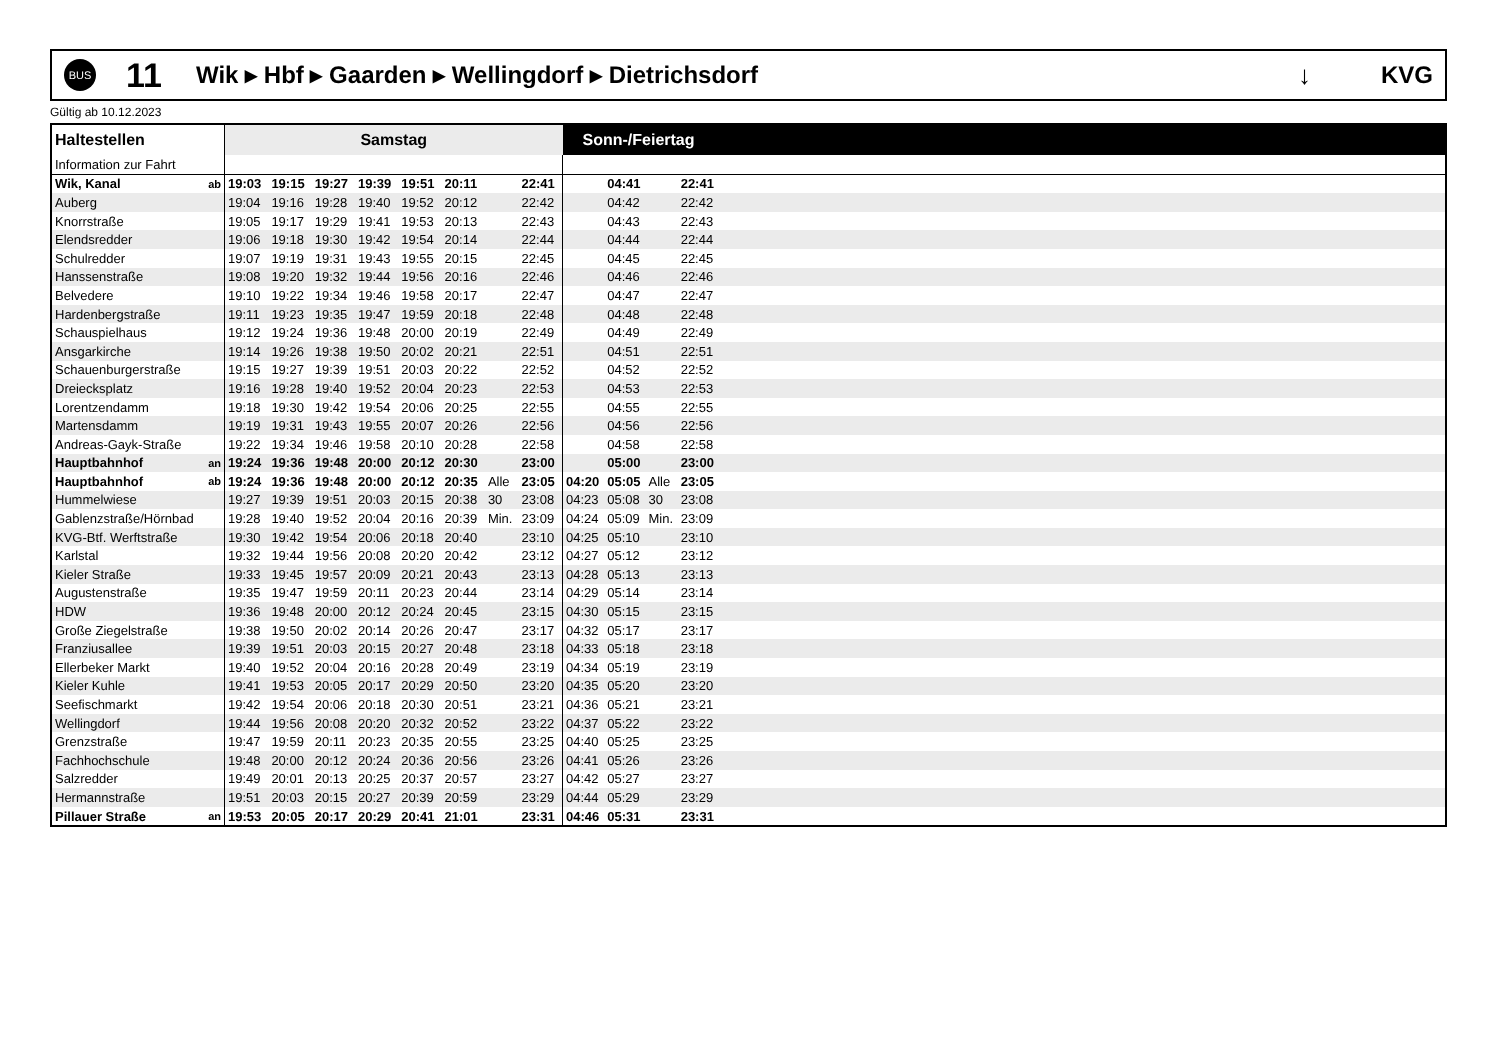BUS
11
Wik ▸ Hbf ▸ Gaarden ▸ Wellingdorf ▸ Dietrichsdorf
↓ KVG
Gültig ab 10.12.2023
| Haltestellen | | Samstag | | | | | | | | Sonn-/Feiertag | | | | |
| --- | --- | --- | --- | --- | --- | --- | --- | --- | --- | --- | --- | --- | --- | --- |
| Information zur Fahrt | | | | | | | | | | | | | | |
| Wik, Kanal | ab | 19:03 | 19:15 | 19:27 | 19:39 | 19:51 | 20:11 | | 22:41 | | 04:41 | | 22:41 | |
| Auberg | | 19:04 | 19:16 | 19:28 | 19:40 | 19:52 | 20:12 | | 22:42 | | 04:42 | | 22:42 | |
| Knorrstraße | | 19:05 | 19:17 | 19:29 | 19:41 | 19:53 | 20:13 | | 22:43 | | 04:43 | | 22:43 | |
| Elendsredder | | 19:06 | 19:18 | 19:30 | 19:42 | 19:54 | 20:14 | | 22:44 | | 04:44 | | 22:44 | |
| Schulredder | | 19:07 | 19:19 | 19:31 | 19:43 | 19:55 | 20:15 | | 22:45 | | 04:45 | | 22:45 | |
| Hanssenstraße | | 19:08 | 19:20 | 19:32 | 19:44 | 19:56 | 20:16 | | 22:46 | | 04:46 | | 22:46 | |
| Belvedere | | 19:10 | 19:22 | 19:34 | 19:46 | 19:58 | 20:17 | | 22:47 | | 04:47 | | 22:47 | |
| Hardenbergstraße | | 19:11 | 19:23 | 19:35 | 19:47 | 19:59 | 20:18 | | 22:48 | | 04:48 | | 22:48 | |
| Schauspielhaus | | 19:12 | 19:24 | 19:36 | 19:48 | 20:00 | 20:19 | | 22:49 | | 04:49 | | 22:49 | |
| Ansgarkirche | | 19:14 | 19:26 | 19:38 | 19:50 | 20:02 | 20:21 | | 22:51 | | 04:51 | | 22:51 | |
| Schauenburgerstraße | | 19:15 | 19:27 | 19:39 | 19:51 | 20:03 | 20:22 | | 22:52 | | 04:52 | | 22:52 | |
| Dreiecksplatz | | 19:16 | 19:28 | 19:40 | 19:52 | 20:04 | 20:23 | | 22:53 | | 04:53 | | 22:53 | |
| Lorentzendamm | | 19:18 | 19:30 | 19:42 | 19:54 | 20:06 | 20:25 | | 22:55 | | 04:55 | | 22:55 | |
| Martensdamm | | 19:19 | 19:31 | 19:43 | 19:55 | 20:07 | 20:26 | | 22:56 | | 04:56 | | 22:56 | |
| Andreas-Gayk-Straße | | 19:22 | 19:34 | 19:46 | 19:58 | 20:10 | 20:28 | | 22:58 | | 04:58 | | 22:58 | |
| Hauptbahnhof | an | 19:24 | 19:36 | 19:48 | 20:00 | 20:12 | 20:30 | | 23:00 | | 05:00 | | 23:00 | |
| Hauptbahnhof | ab | 19:24 | 19:36 | 19:48 | 20:00 | 20:12 | 20:35 | Alle | 23:05 | 04:20 | 05:05 | Alle | 23:05 | |
| Hummelwiese | | 19:27 | 19:39 | 19:51 | 20:03 | 20:15 | 20:38 | 30 | 23:08 | 04:23 | 05:08 | 30 | 23:08 | |
| Gablenzstraße/Hörnbad | | 19:28 | 19:40 | 19:52 | 20:04 | 20:16 | 20:39 | Min. | 23:09 | 04:24 | 05:09 | Min. | 23:09 | |
| KVG-Btf. Werftstraße | | 19:30 | 19:42 | 19:54 | 20:06 | 20:18 | 20:40 | | 23:10 | 04:25 | 05:10 | | 23:10 | |
| Karlstal | | 19:32 | 19:44 | 19:56 | 20:08 | 20:20 | 20:42 | | 23:12 | 04:27 | 05:12 | | 23:12 | |
| Kieler Straße | | 19:33 | 19:45 | 19:57 | 20:09 | 20:21 | 20:43 | | 23:13 | 04:28 | 05:13 | | 23:13 | |
| Augustenstraße | | 19:35 | 19:47 | 19:59 | 20:11 | 20:23 | 20:44 | | 23:14 | 04:29 | 05:14 | | 23:14 | |
| HDW | | 19:36 | 19:48 | 20:00 | 20:12 | 20:24 | 20:45 | | 23:15 | 04:30 | 05:15 | | 23:15 | |
| Große Ziegelstraße | | 19:38 | 19:50 | 20:02 | 20:14 | 20:26 | 20:47 | | 23:17 | 04:32 | 05:17 | | 23:17 | |
| Franziusallee | | 19:39 | 19:51 | 20:03 | 20:15 | 20:27 | 20:48 | | 23:18 | 04:33 | 05:18 | | 23:18 | |
| Ellerbeker Markt | | 19:40 | 19:52 | 20:04 | 20:16 | 20:28 | 20:49 | | 23:19 | 04:34 | 05:19 | | 23:19 | |
| Kieler Kuhle | | 19:41 | 19:53 | 20:05 | 20:17 | 20:29 | 20:50 | | 23:20 | 04:35 | 05:20 | | 23:20 | |
| Seefischmarkt | | 19:42 | 19:54 | 20:06 | 20:18 | 20:30 | 20:51 | | 23:21 | 04:36 | 05:21 | | 23:21 | |
| Wellingdorf | | 19:44 | 19:56 | 20:08 | 20:20 | 20:32 | 20:52 | | 23:22 | 04:37 | 05:22 | | 23:22 | |
| Grenzstraße | | 19:47 | 19:59 | 20:11 | 20:23 | 20:35 | 20:55 | | 23:25 | 04:40 | 05:25 | | 23:25 | |
| Fachhochschule | | 19:48 | 20:00 | 20:12 | 20:24 | 20:36 | 20:56 | | 23:26 | 04:41 | 05:26 | | 23:26 | |
| Salzredder | | 19:49 | 20:01 | 20:13 | 20:25 | 20:37 | 20:57 | | 23:27 | 04:42 | 05:27 | | 23:27 | |
| Hermannstraße | | 19:51 | 20:03 | 20:15 | 20:27 | 20:39 | 20:59 | | 23:29 | 04:44 | 05:29 | | 23:29 | |
| Pillauer Straße | an | 19:53 | 20:05 | 20:17 | 20:29 | 20:41 | 21:01 | | 23:31 | 04:46 | 05:31 | | 23:31 | |